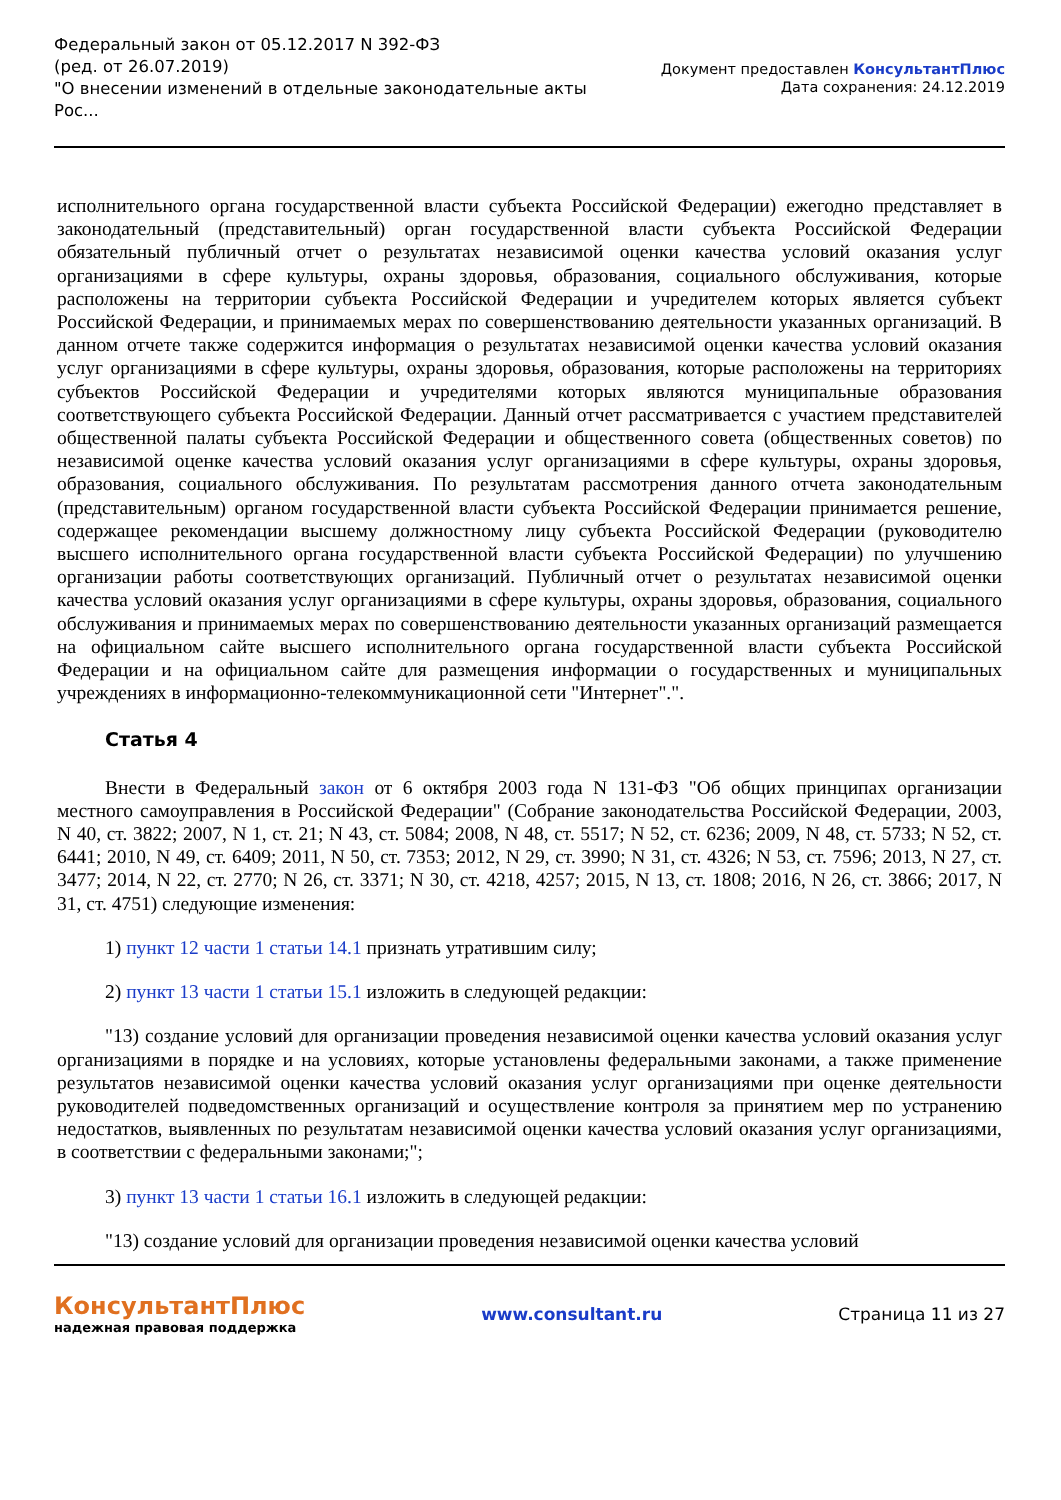Федеральный закон от 05.12.2017 N 392-ФЗ
(ред. от 26.07.2019)
"О внесении изменений в отдельные законодательные акты
Рос...
Документ предоставлен КонсультантПлюс
Дата сохранения: 24.12.2019
исполнительного органа государственной власти субъекта Российской Федерации) ежегодно представляет в законодательный (представительный) орган государственной власти субъекта Российской Федерации обязательный публичный отчет о результатах независимой оценки качества условий оказания услуг организациями в сфере культуры, охраны здоровья, образования, социального обслуживания, которые расположены на территории субъекта Российской Федерации и учредителем которых является субъект Российской Федерации, и принимаемых мерах по совершенствованию деятельности указанных организаций. В данном отчете также содержится информация о результатах независимой оценки качества условий оказания услуг организациями в сфере культуры, охраны здоровья, образования, которые расположены на территориях субъектов Российской Федерации и учредителями которых являются муниципальные образования соответствующего субъекта Российской Федерации. Данный отчет рассматривается с участием представителей общественной палаты субъекта Российской Федерации и общественного совета (общественных советов) по независимой оценке качества условий оказания услуг организациями в сфере культуры, охраны здоровья, образования, социального обслуживания. По результатам рассмотрения данного отчета законодательным (представительным) органом государственной власти субъекта Российской Федерации принимается решение, содержащее рекомендации высшему должностному лицу субъекта Российской Федерации (руководителю высшего исполнительного органа государственной власти субъекта Российской Федерации) по улучшению организации работы соответствующих организаций. Публичный отчет о результатах независимой оценки качества условий оказания услуг организациями в сфере культуры, охраны здоровья, образования, социального обслуживания и принимаемых мерах по совершенствованию деятельности указанных организаций размещается на официальном сайте высшего исполнительного органа государственной власти субъекта Российской Федерации и на официальном сайте для размещения информации о государственных и муниципальных учреждениях в информационно-телекоммуникационной сети "Интернет".".
Статья 4
Внести в Федеральный закон от 6 октября 2003 года N 131-ФЗ "Об общих принципах организации местного самоуправления в Российской Федерации" (Собрание законодательства Российской Федерации, 2003, N 40, ст. 3822; 2007, N 1, ст. 21; N 43, ст. 5084; 2008, N 48, ст. 5517; N 52, ст. 6236; 2009, N 48, ст. 5733; N 52, ст. 6441; 2010, N 49, ст. 6409; 2011, N 50, ст. 7353; 2012, N 29, ст. 3990; N 31, ст. 4326; N 53, ст. 7596; 2013, N 27, ст. 3477; 2014, N 22, ст. 2770; N 26, ст. 3371; N 30, ст. 4218, 4257; 2015, N 13, ст. 1808; 2016, N 26, ст. 3866; 2017, N 31, ст. 4751) следующие изменения:
1) пункт 12 части 1 статьи 14.1 признать утратившим силу;
2) пункт 13 части 1 статьи 15.1 изложить в следующей редакции:
"13) создание условий для организации проведения независимой оценки качества условий оказания услуг организациями в порядке и на условиях, которые установлены федеральными законами, а также применение результатов независимой оценки качества условий оказания услуг организациями при оценке деятельности руководителей подведомственных организаций и осуществление контроля за принятием мер по устранению недостатков, выявленных по результатам независимой оценки качества условий оказания услуг организациями, в соответствии с федеральными законами;";
3) пункт 13 части 1 статьи 16.1 изложить в следующей редакции:
"13) создание условий для организации проведения независимой оценки качества условий
КонсультантПлюс
надежная правовая поддержка
www.consultant.ru Страница 11 из 27